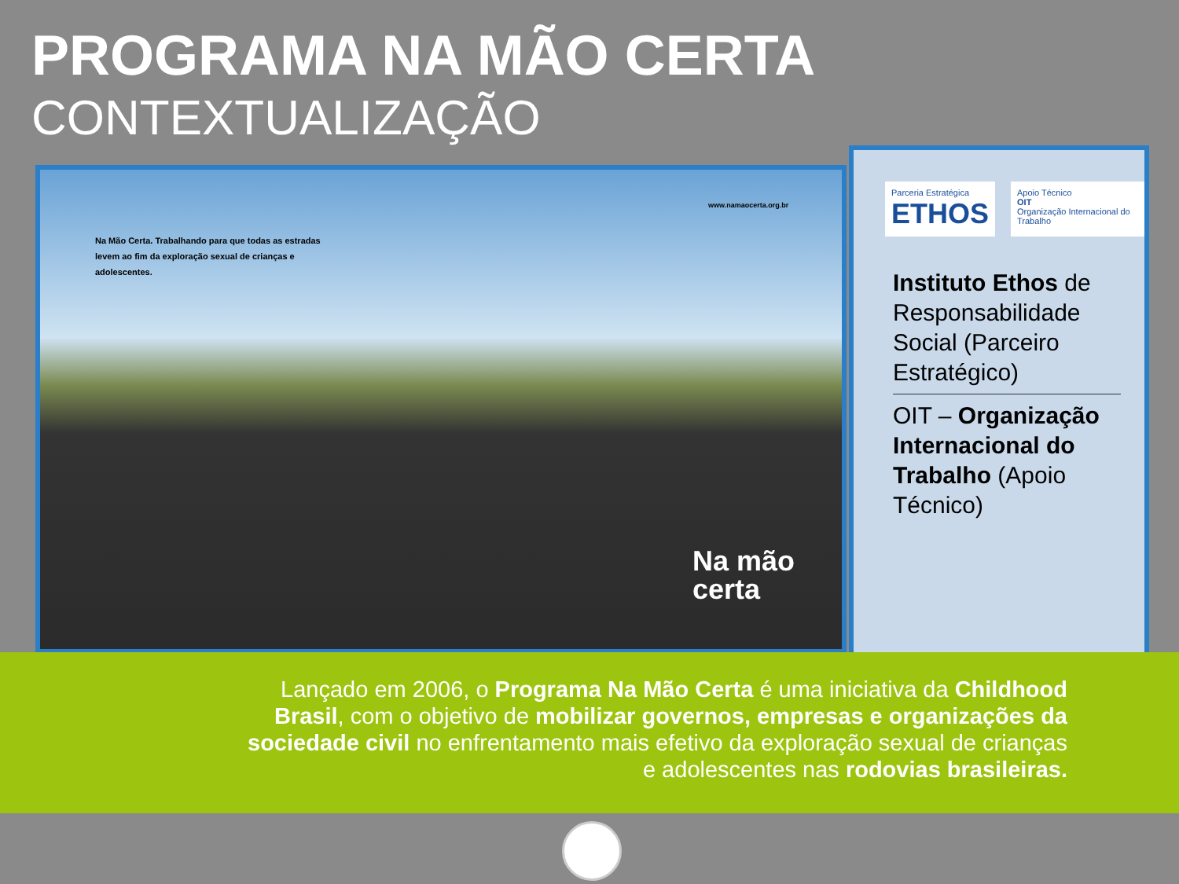PROGRAMA NA MÃO CERTA
CONTEXTUALIZAÇÃO
www.namaocerta.org.br
Na Mão Certa. Trabalhando para que todas as estradas levem ao fim da exploração sexual de crianças e adolescentes.
Na mão
certa
Parceria Estratégica
ETHOS
Apoio Técnico
OIT
Organização Internacional do Trabalho
Instituto Ethos de Responsabilidade Social (Parceiro Estratégico)
OIT – Organização Internacional do Trabalho (Apoio Técnico)
Lançado em 2006, o Programa Na Mão Certa é uma iniciativa da Childhood Brasil, com o objetivo de mobilizar governos, empresas e organizações da sociedade civil no enfrentamento mais efetivo da exploração sexual de crianças e adolescentes nas rodovias brasileiras.